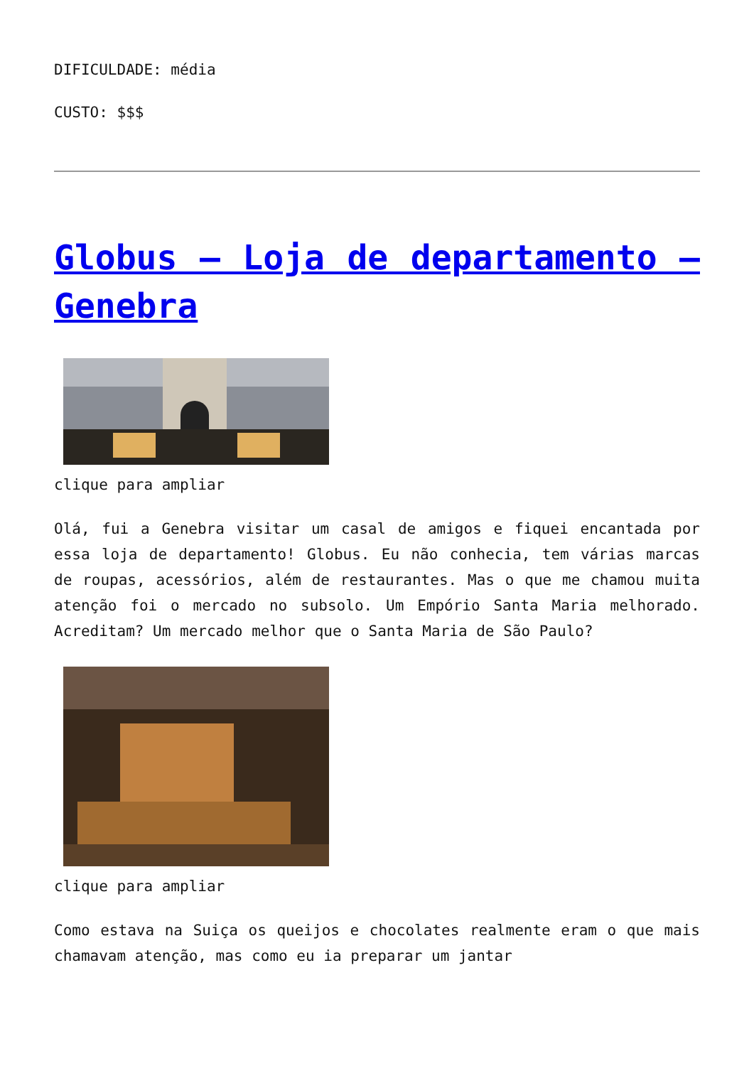DIFICULDADE: média
CUSTO: $$$
Globus – Loja de departamento – Genebra
clique para ampliar
Olá, fui a Genebra visitar um casal de amigos e fiquei encantada por essa loja de departamento! Globus. Eu não conhecia, tem várias marcas de roupas, acessórios, além de restaurantes. Mas o que me chamou muita atenção foi o mercado no subsolo. Um Empório Santa Maria melhorado. Acreditam? Um mercado melhor que o Santa Maria de São Paulo?
clique para ampliar
Como estava na Suiça os queijos e chocolates realmente eram o que mais chamavam atenção, mas como eu ia preparar um jantar